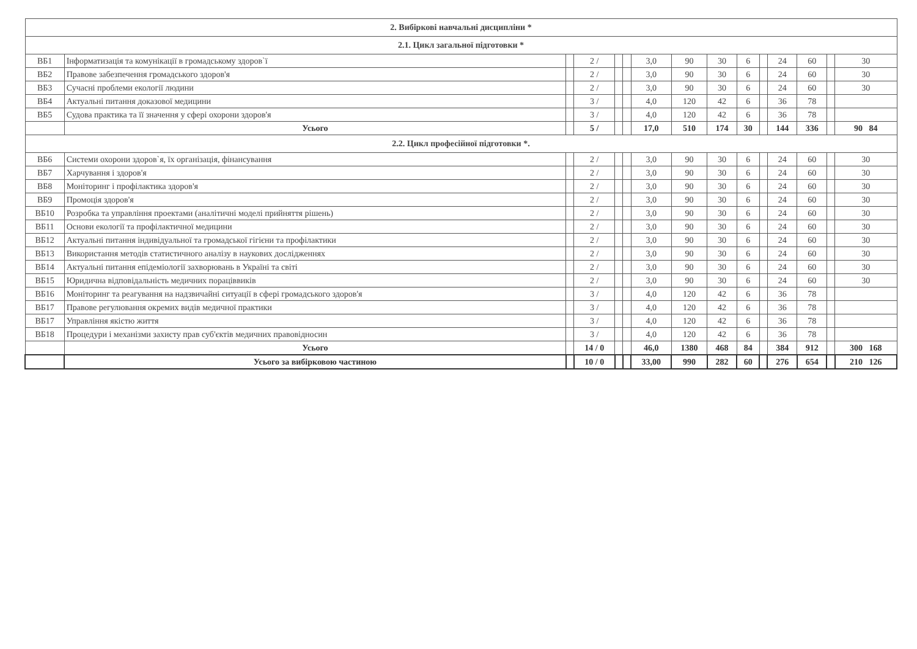| 2. Вибіркові навчальні дисципліни * | | | | | | | | | | | | | | |
| --- | --- | --- | --- | --- | --- | --- | --- | --- | --- | --- | --- | --- | --- | --- |
| 2.1. Цикл загальної підготовки * | | | | | | | | | | | | | | |
| ВБ1 | Інформатизація та комунікації в громадському здоров`ї | | 2 / | | | 3,0 | 90 | 30 | 6 | | 24 | 60 | | 30 |
| ВБ2 | Правове забезпечення громадського здоров'я | | 2 / | | | 3,0 | 90 | 30 | 6 | | 24 | 60 | | 30 |
| ВБ3 | Сучасні проблеми екології людини | | 2 / | | | 3,0 | 90 | 30 | 6 | | 24 | 60 | | 30 |
| ВБ4 | Актуальні питання доказової медицини | | 3 / | | | 4,0 | 120 | 42 | 6 | | 36 | 78 | | |
| ВБ5 | Судова практика та її значення у сфері охорони здоров'я | | 3 / | | | 4,0 | 120 | 42 | 6 | | 36 | 78 | | |
| | Усього | | 5 / | | | 17,0 | 510 | 174 | 30 | | 144 | 336 | | 90 84 |
| 2.2. Цикл професійної підготовки *. | | | | | | | | | | | | | | |
| ВБ6 | Системи охорони здоров`я, їх організація, фінансування | | 2 / | | | 3,0 | 90 | 30 | 6 | | 24 | 60 | | 30 |
| ВБ7 | Харчування і здоров'я | | 2 / | | | 3,0 | 90 | 30 | 6 | | 24 | 60 | | 30 |
| ВБ8 | Моніторинг і профілактика здоров'я | | 2 / | | | 3,0 | 90 | 30 | 6 | | 24 | 60 | | 30 |
| ВБ9 | Промоція здоров'я | | 2 / | | | 3,0 | 90 | 30 | 6 | | 24 | 60 | | 30 |
| ВБ10 | Розробка та управління проектами (аналітичні моделі прийняття рішень) | | 2 / | | | 3,0 | 90 | 30 | 6 | | 24 | 60 | | 30 |
| ВБ11 | Основи екології та профілактичної медицини | | 2 / | | | 3,0 | 90 | 30 | 6 | | 24 | 60 | | 30 |
| ВБ12 | Актуальні питання індивідуальної та громадської гігієни та профілактики | | 2 / | | | 3,0 | 90 | 30 | 6 | | 24 | 60 | | 30 |
| ВБ13 | Використання методів статистичного аналізу в наукових дослідженнях | | 2 / | | | 3,0 | 90 | 30 | 6 | | 24 | 60 | | 30 |
| ВБ14 | Актуальні питання епідеміології захворювань в Україні та світі | | 2 / | | | 3,0 | 90 | 30 | 6 | | 24 | 60 | | 30 |
| ВБ15 | Юридична відповідальність медичних пораціввиків | | 2 / | | | 3,0 | 90 | 30 | 6 | | 24 | 60 | | 30 |
| ВБ16 | Моніторинг та реагування на надзвичайні ситуації в сфері громадського здоров'я | | 3 / | | | 4,0 | 120 | 42 | 6 | | 36 | 78 | | |
| ВБ17 | Правове регулювання окремих видів медичної практики | | 3 / | | | 4,0 | 120 | 42 | 6 | | 36 | 78 | | |
| ВБ17 | Управління якістю життя | | 3 / | | | 4,0 | 120 | 42 | 6 | | 36 | 78 | | |
| ВБ18 | Процедури і механізми захисту прав суб'єктів медичних правовідносин | | 3 / | | | 4,0 | 120 | 42 | 6 | | 36 | 78 | | |
| | Усього | | 14 / 0 | | | 46,0 | 1380 | 468 | 84 | | 384 | 912 | | 300 168 |
| | Усього за вибірковою частиною | | 10 / 0 | | | 33,00 | 990 | 282 | 60 | | 276 | 654 | | 210 126 |